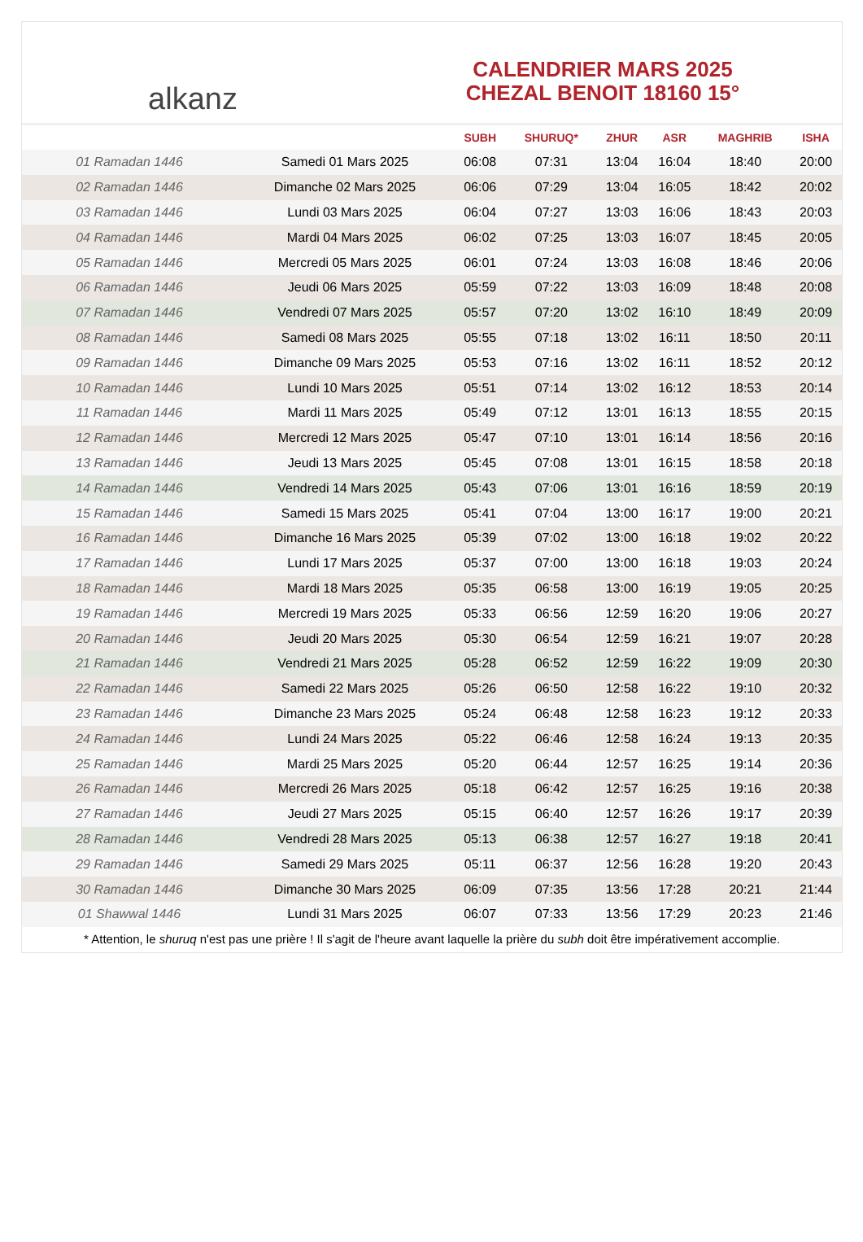alkanz
CALENDRIER MARS 2025
CHEZAL BENOIT 18160 15°
| | | SUBH | SHURUQ* | ZHUR | ASR | MAGHRIB | ISHA |
| --- | --- | --- | --- | --- | --- | --- | --- |
| 01 Ramadan 1446 | Samedi 01 Mars 2025 | 06:08 | 07:31 | 13:04 | 16:04 | 18:40 | 20:00 |
| 02 Ramadan 1446 | Dimanche 02 Mars 2025 | 06:06 | 07:29 | 13:04 | 16:05 | 18:42 | 20:02 |
| 03 Ramadan 1446 | Lundi 03 Mars 2025 | 06:04 | 07:27 | 13:03 | 16:06 | 18:43 | 20:03 |
| 04 Ramadan 1446 | Mardi 04 Mars 2025 | 06:02 | 07:25 | 13:03 | 16:07 | 18:45 | 20:05 |
| 05 Ramadan 1446 | Mercredi 05 Mars 2025 | 06:01 | 07:24 | 13:03 | 16:08 | 18:46 | 20:06 |
| 06 Ramadan 1446 | Jeudi 06 Mars 2025 | 05:59 | 07:22 | 13:03 | 16:09 | 18:48 | 20:08 |
| 07 Ramadan 1446 | Vendredi 07 Mars 2025 | 05:57 | 07:20 | 13:02 | 16:10 | 18:49 | 20:09 |
| 08 Ramadan 1446 | Samedi 08 Mars 2025 | 05:55 | 07:18 | 13:02 | 16:11 | 18:50 | 20:11 |
| 09 Ramadan 1446 | Dimanche 09 Mars 2025 | 05:53 | 07:16 | 13:02 | 16:11 | 18:52 | 20:12 |
| 10 Ramadan 1446 | Lundi 10 Mars 2025 | 05:51 | 07:14 | 13:02 | 16:12 | 18:53 | 20:14 |
| 11 Ramadan 1446 | Mardi 11 Mars 2025 | 05:49 | 07:12 | 13:01 | 16:13 | 18:55 | 20:15 |
| 12 Ramadan 1446 | Mercredi 12 Mars 2025 | 05:47 | 07:10 | 13:01 | 16:14 | 18:56 | 20:16 |
| 13 Ramadan 1446 | Jeudi 13 Mars 2025 | 05:45 | 07:08 | 13:01 | 16:15 | 18:58 | 20:18 |
| 14 Ramadan 1446 | Vendredi 14 Mars 2025 | 05:43 | 07:06 | 13:01 | 16:16 | 18:59 | 20:19 |
| 15 Ramadan 1446 | Samedi 15 Mars 2025 | 05:41 | 07:04 | 13:00 | 16:17 | 19:00 | 20:21 |
| 16 Ramadan 1446 | Dimanche 16 Mars 2025 | 05:39 | 07:02 | 13:00 | 16:18 | 19:02 | 20:22 |
| 17 Ramadan 1446 | Lundi 17 Mars 2025 | 05:37 | 07:00 | 13:00 | 16:18 | 19:03 | 20:24 |
| 18 Ramadan 1446 | Mardi 18 Mars 2025 | 05:35 | 06:58 | 13:00 | 16:19 | 19:05 | 20:25 |
| 19 Ramadan 1446 | Mercredi 19 Mars 2025 | 05:33 | 06:56 | 12:59 | 16:20 | 19:06 | 20:27 |
| 20 Ramadan 1446 | Jeudi 20 Mars 2025 | 05:30 | 06:54 | 12:59 | 16:21 | 19:07 | 20:28 |
| 21 Ramadan 1446 | Vendredi 21 Mars 2025 | 05:28 | 06:52 | 12:59 | 16:22 | 19:09 | 20:30 |
| 22 Ramadan 1446 | Samedi 22 Mars 2025 | 05:26 | 06:50 | 12:58 | 16:22 | 19:10 | 20:32 |
| 23 Ramadan 1446 | Dimanche 23 Mars 2025 | 05:24 | 06:48 | 12:58 | 16:23 | 19:12 | 20:33 |
| 24 Ramadan 1446 | Lundi 24 Mars 2025 | 05:22 | 06:46 | 12:58 | 16:24 | 19:13 | 20:35 |
| 25 Ramadan 1446 | Mardi 25 Mars 2025 | 05:20 | 06:44 | 12:57 | 16:25 | 19:14 | 20:36 |
| 26 Ramadan 1446 | Mercredi 26 Mars 2025 | 05:18 | 06:42 | 12:57 | 16:25 | 19:16 | 20:38 |
| 27 Ramadan 1446 | Jeudi 27 Mars 2025 | 05:15 | 06:40 | 12:57 | 16:26 | 19:17 | 20:39 |
| 28 Ramadan 1446 | Vendredi 28 Mars 2025 | 05:13 | 06:38 | 12:57 | 16:27 | 19:18 | 20:41 |
| 29 Ramadan 1446 | Samedi 29 Mars 2025 | 05:11 | 06:37 | 12:56 | 16:28 | 19:20 | 20:43 |
| 30 Ramadan 1446 | Dimanche 30 Mars 2025 | 06:09 | 07:35 | 13:56 | 17:28 | 20:21 | 21:44 |
| 01 Shawwal 1446 | Lundi 31 Mars 2025 | 06:07 | 07:33 | 13:56 | 17:29 | 20:23 | 21:46 |
* Attention, le shuruq n'est pas une prière ! Il s'agit de l'heure avant laquelle la prière du subh doit être impérativement accomplie.